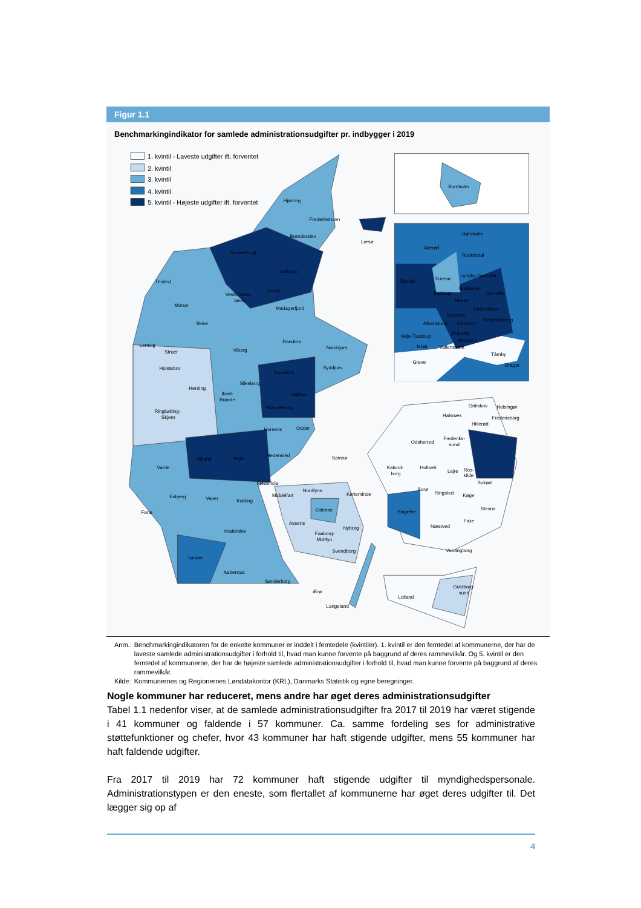Figur 1.1
Benchmarkingindikator for samlede administrationsudgifter pr. indbygger i 2019
1. kvintil - Laveste udgifter ift. forventet
2. kvintil
3. kvintil
4. kvintil
5. kvintil - Højeste udgifter ift. forventet
Hjørring
Frederikshavn
Brønderslev
Læsø
Jammerbugt
Aalborg
Thisted
Rebild
Vesthimmer-
lands
Morsø
Mariagerfjord
Skive
Randers
Lemvig
Norddjurs
Viborg
Struer
Holstebro
Syddjurs
Favrskov
Silkeborg
Herning
Ikast-
Brande
Aarhus
Skanderborg
Ringkøbing-
Skjern
Odder
Horsens
Hedensted
Samsø
Billund
Vejle
Varde
Fredericia
Nordfyns
Esbjerg
Middelfart
Kerteminde
Vejen
Kolding
Odense
Fanø
Assens
Nyborg
Haderslev
Faaborg-
Midtfyn
Svendborg
Tønder
Aabenraa
Sønderborg
Ærø
Langeland
Gribskov
Helsingør
Halsnæs
Fredensborg
Hillerød
Frederiks-
sund
Odsherred
Holbæk
Kalund-
borg
Lejre
Ros-
kilde
Solrød
Sorø
Ringsted
Køge
Stevns
Slagelse
Faxe
Næstved
Vordingborg
Guldborg-
sund
Lolland
Bornholm
Hørsholm
Allerød
Rudersdal
Lyngby-Taarbæk
Furesø
Egedal
Gladsaxe
Ballerup
Gentofte
Herlev
København
Glostrup
Frederiksberg
Albertslund
Rødovre
Brøndby
Høje-Taastrup
Hvidovre
Ishøj
Vallensbæk
Tårnby
Greve
Dragør
| Anm.: | Benchmarkingindikatoren for de enkelte kommuner er inddelt i femtedele (kvintiler). 1. kvintil er den femtedel af kommunerne, der har de laveste samlede administrationsudgifter i forhold til, hvad man kunne forvente på baggrund af deres rammevilkår. Og 5. kvintil er den femtedel af kommunerne, der har de højeste samlede administrationsudgifter i forhold til, hvad man kunne forvente på baggrund af deres rammevilkår. |
| Kilde: | Kommunernes og Regionernes Løndatakontor (KRL), Danmarks Statistik og egne beregninger. |
Nogle kommuner har reduceret, mens andre har øget deres administrationsudgifter
Tabel 1.1 nedenfor viser, at de samlede administrationsudgifter fra 2017 til 2019 har været stigende i 41 kommuner og faldende i 57 kommuner. Ca. samme fordeling ses for administrative støttefunktioner og chefer, hvor 43 kommuner har haft stigende udgifter, mens 55 kommuner har haft faldende udgifter.
Fra 2017 til 2019 har 72 kommuner haft stigende udgifter til myndighedspersonale. Administrationstypen er den eneste, som flertallet af kommunerne har øget deres udgifter til. Det lægger sig op af
4